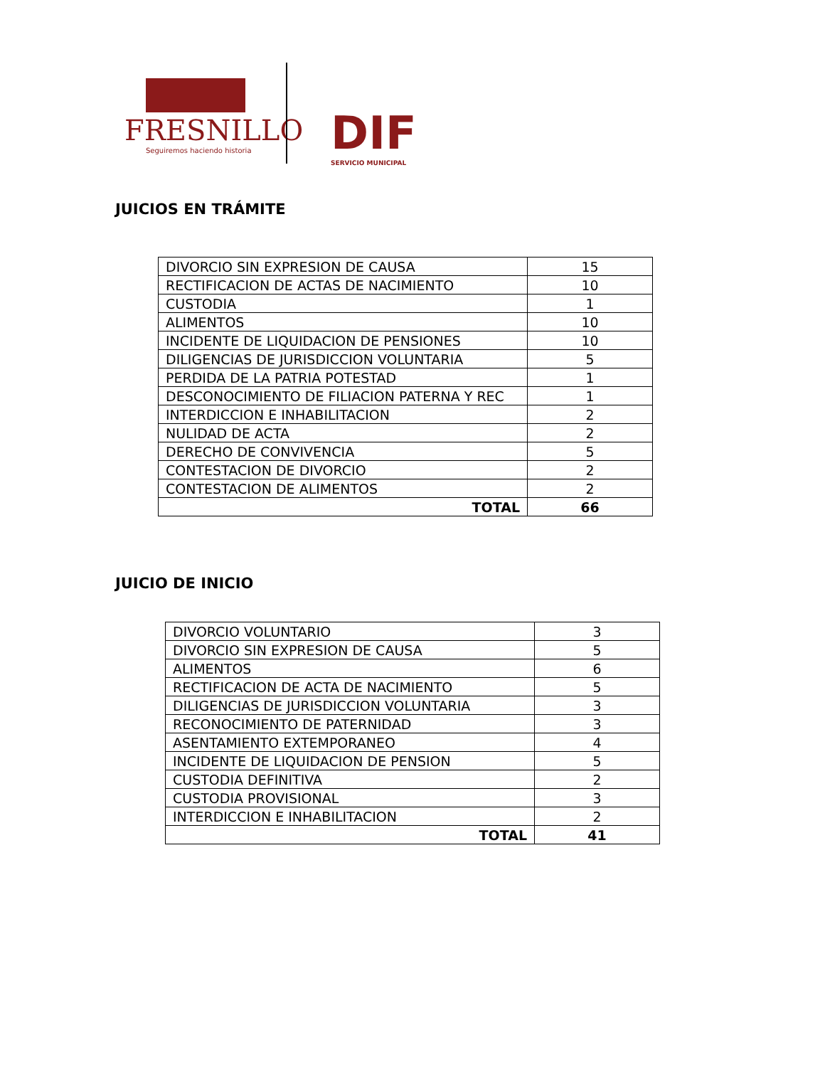FRESNILLO
Seguiremos haciendo historia
DIF
SERVICIO MUNICIPAL
JUICIOS EN TRÁMITE
| DIVORCIO SIN EXPRESION DE CAUSA | 15 |
| RECTIFICACION DE ACTAS DE NACIMIENTO | 10 |
| CUSTODIA | 1 |
| ALIMENTOS | 10 |
| INCIDENTE DE LIQUIDACION DE PENSIONES | 10 |
| DILIGENCIAS DE JURISDICCION VOLUNTARIA | 5 |
| PERDIDA DE LA PATRIA POTESTAD | 1 |
| DESCONOCIMIENTO DE FILIACION PATERNA Y REC | 1 |
| INTERDICCION E INHABILITACION | 2 |
| NULIDAD DE ACTA | 2 |
| DERECHO DE CONVIVENCIA | 5 |
| CONTESTACION DE DIVORCIO | 2 |
| CONTESTACION DE ALIMENTOS | 2 |
| TOTAL | 66 |
JUICIO DE INICIO
| DIVORCIO VOLUNTARIO | 3 |
| DIVORCIO SIN EXPRESION DE CAUSA | 5 |
| ALIMENTOS | 6 |
| RECTIFICACION DE ACTA DE NACIMIENTO | 5 |
| DILIGENCIAS DE JURISDICCION VOLUNTARIA | 3 |
| RECONOCIMIENTO DE PATERNIDAD | 3 |
| ASENTAMIENTO EXTEMPORANEO | 4 |
| INCIDENTE DE LIQUIDACION DE PENSION | 5 |
| CUSTODIA DEFINITIVA | 2 |
| CUSTODIA PROVISIONAL | 3 |
| INTERDICCION E INHABILITACION | 2 |
| TOTAL | 41 |